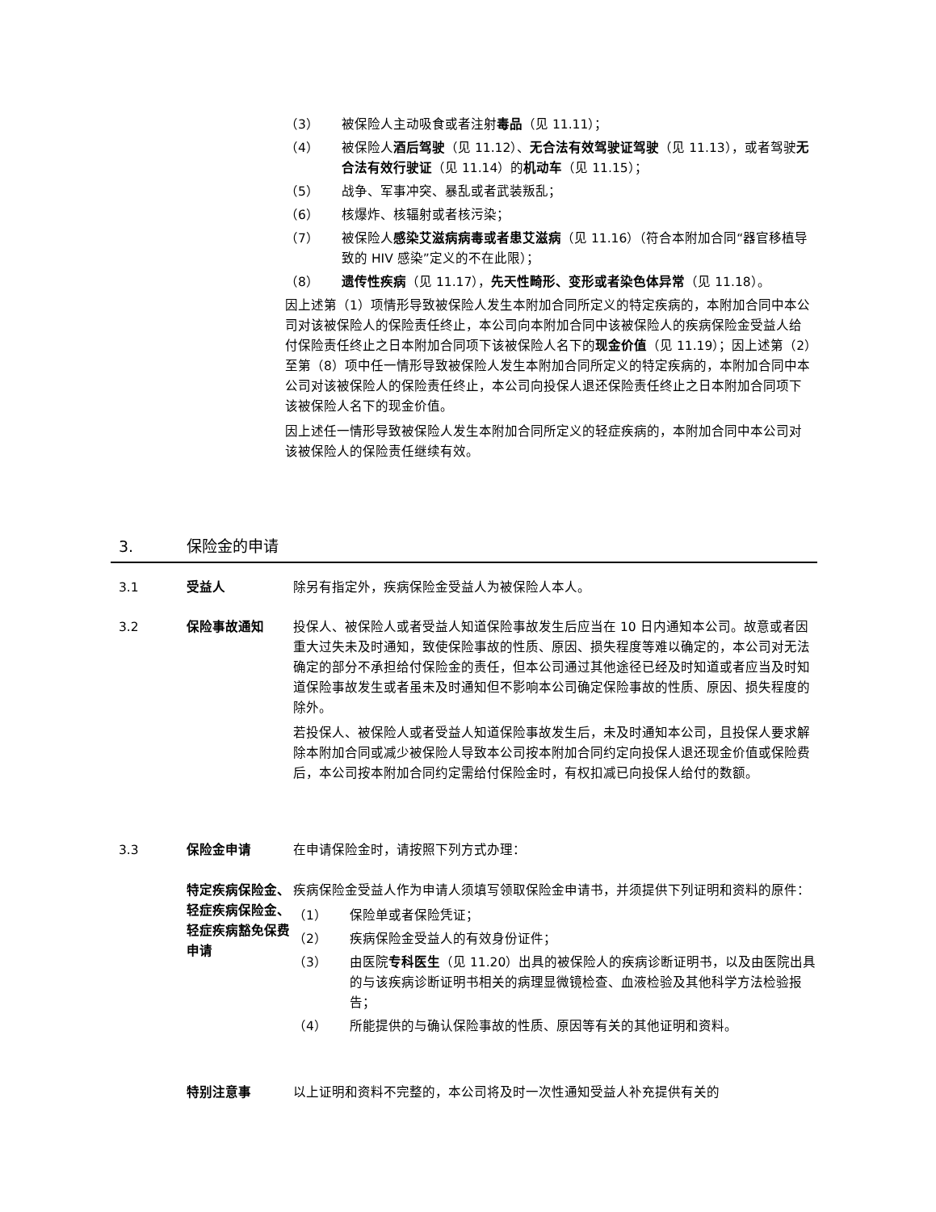（3） 被保险人主动吸食或者注射毒品（见 11.11）；
（4） 被保险人酒后驾驶（见 11.12）、无合法有效驾驶证驾驶（见 11.13），或者驾驶无合法有效行驶证（见 11.14）的机动车（见 11.15）；
（5） 战争、军事冲突、暴乱或者武装叛乱；
（6） 核爆炸、核辐射或者核污染；
（7） 被保险人感染艾滋病病毒或者患艾滋病（见 11.16）（符合本附加合同“器官移植导致的 HIV 感染”定义的不在此限）；
（8） 遗传性疾病（见 11.17），先天性畸形、变形或者染色体异常（见 11.18）。
因上述第（1）项情形导致被保险人发生本附加合同所定义的特定疾病的，本附加合同中本公司对该被保险人的保险责任终止，本公司向本附加合同中该被保险人的疾病保险金受益人给付保险责任终止之日本附加合同项下该被保险人名下的现金价值（见 11.19）；因上述第（2）至第（8）项中任一情形导致被保险人发生本附加合同所定义的特定疾病的，本附加合同中本公司对该被保险人的保险责任终止，本公司向投保人退还保险责任终止之日本附加合同项下该被保险人名下的现金价值。
因上述任一情形导致被保险人发生本附加合同所定义的轻症疾病的，本附加合同中本公司对该被保险人的保险责任继续有效。
3. 保险金的申请
3.1 受益人 除另有指定外，疾病保险金受益人为被保险人本人。
3.2 保险事故通知 投保人、被保险人或者受益人知道保险事故发生后应当在 10 日内通知本公司。故意或者因重大过失未及时通知，致使保险事故的性质、原因、损失程度等难以确定的，本公司对无法确定的部分不承担给付保险金的责任，但本公司通过其他途径已经及时知道或者应当及时知道保险事故发生或者虽未及时通知但不影响本公司确定保险事故的性质、原因、损失程度的除外。
若投保人、被保险人或者受益人知道保险事故发生后，未及时通知本公司，且投保人要求解除本附加合同或减少被保险人导致本公司按本附加合同约定向投保人退还现金价值或保险费后，本公司按本附加合同约定需给付保险金时，有权扣减已向投保人给付的数额。
3.3 保险金申请 在申请保险金时，请按照下列方式办理：
特定疾病保险金、轻症疾病保险金、轻症疾病豁免保费申请
疾病保险金受益人作为申请人须填写领取保险金申请书，并须提供下列证明和资料的原件：
（1） 保险单或者保险凭证；
（2） 疾病保险金受益人的有效身份证件；
（3） 由医院专科医生（见 11.20）出具的被保险人的疾病诊断证明书，以及由医院出具的与该疾病诊断证明书相关的病理显微镜检查、血液检验及其他科学方法检验报告；
（4） 所能提供的与确认保险事故的性质、原因等有关的其他证明和资料。
特别注意事 以上证明和资料不完整的，本公司将及时一次性通知受益人补充提供有关的